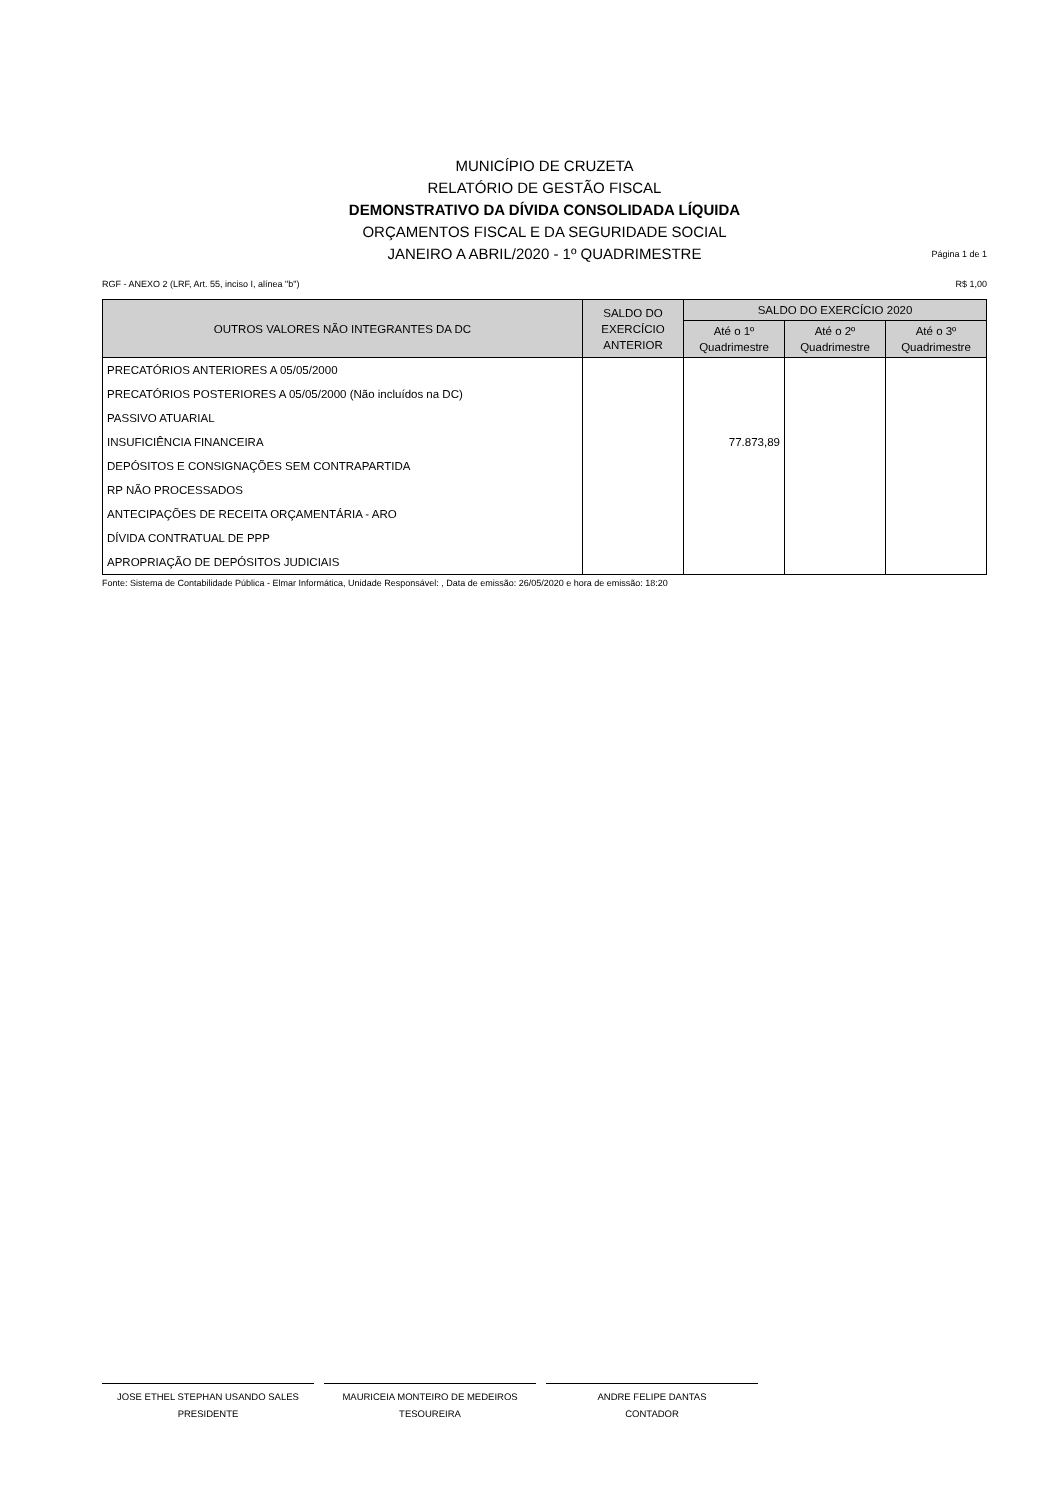MUNICÍPIO DE CRUZETA
RELATÓRIO DE GESTÃO FISCAL
DEMONSTRATIVO DA DÍVIDA CONSOLIDADA LÍQUIDA
ORÇAMENTOS FISCAL E DA SEGURIDADE SOCIAL
JANEIRO A ABRIL/2020 - 1º QUADRIMESTRE
Página 1 de 1
RGF - ANEXO 2 (LRF, Art. 55, inciso I, alínea "b") R$ 1,00
| OUTROS VALORES NÃO INTEGRANTES DA DC | SALDO DO EXERCÍCIO ANTERIOR | SALDO DO EXERCÍCIO 2020 | | |
| --- | --- | --- | --- | --- |
| | | Até o 1º Quadrimestre | Até o 2º Quadrimestre | Até o 3º Quadrimestre |
| PRECATÓRIOS ANTERIORES A 05/05/2000 | | | | |
| PRECATÓRIOS POSTERIORES A 05/05/2000 (Não incluídos na DC) | | | | |
| PASSIVO ATUARIAL | | | | |
| INSUFICIÊNCIA FINANCEIRA | | 77.873,89 | | |
| DEPÓSITOS E CONSIGNAÇÕES SEM CONTRAPARTIDA | | | | |
| RP NÃO PROCESSADOS | | | | |
| ANTECIPAÇÕES DE RECEITA ORÇAMENTÁRIA - ARO | | | | |
| DÍVIDA CONTRATUAL DE PPP | | | | |
| APROPRIAÇÃO DE DEPÓSITOS JUDICIAIS | | | | |
Fonte: Sistema de Contabilidade Pública - Elmar Informática, Unidade Responsável: , Data de emissão: 26/05/2020 e hora de emissão: 18:20
JOSE ETHEL STEPHAN USANDO SALES
PRESIDENTE
MAURICEIA MONTEIRO DE MEDEIROS
TESOUREIRA
ANDRE FELIPE DANTAS
CONTADOR